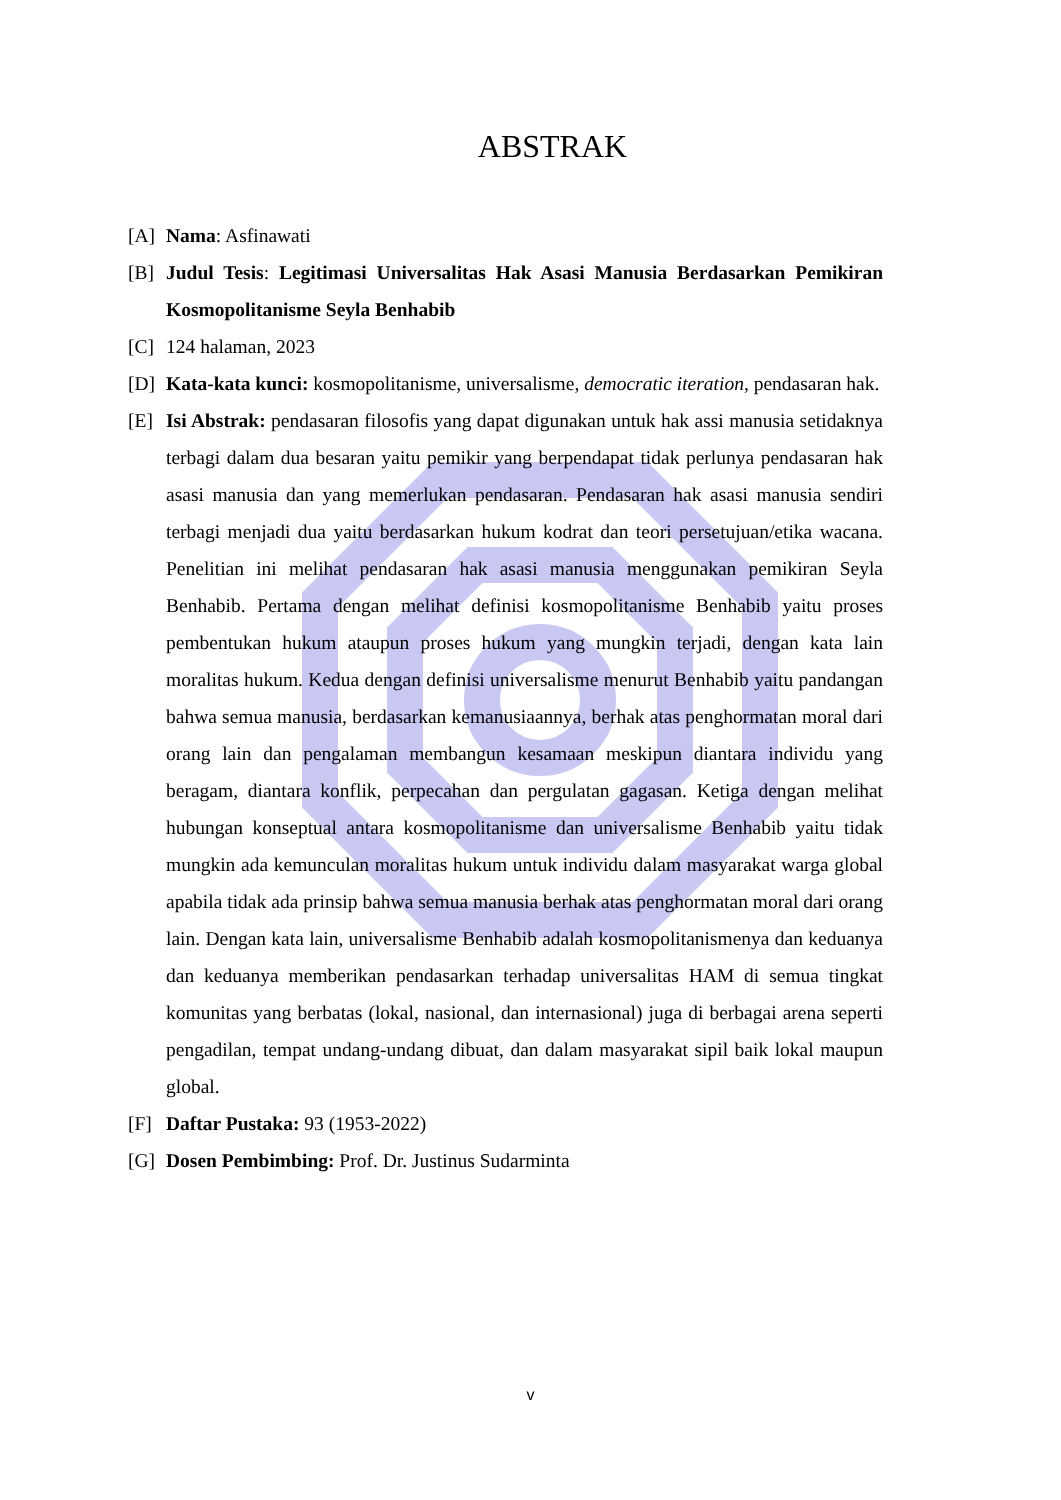ABSTRAK
[A] Nama: Asfinawati
[B] Judul Tesis: Legitimasi Universalitas Hak Asasi Manusia Berdasarkan Pemikiran Kosmopolitanisme Seyla Benhabib
[C] 124 halaman, 2023
[D] Kata-kata kunci: kosmopolitanisme, universalisme, democratic iteration, pendasaran hak.
[E] Isi Abstrak: pendasaran filosofis yang dapat digunakan untuk hak assi manusia setidaknya terbagi dalam dua besaran yaitu pemikir yang berpendapat tidak perlunya pendasaran hak asasi manusia dan yang memerlukan pendasaran. Pendasaran hak asasi manusia sendiri terbagi menjadi dua yaitu berdasarkan hukum kodrat dan teori persetujuan/etika wacana. Penelitian ini melihat pendasaran hak asasi manusia menggunakan pemikiran Seyla Benhabib. Pertama dengan melihat definisi kosmopolitanisme Benhabib yaitu proses pembentukan hukum ataupun proses hukum yang mungkin terjadi, dengan kata lain moralitas hukum. Kedua dengan definisi universalisme menurut Benhabib yaitu pandangan bahwa semua manusia, berdasarkan kemanusiaannya, berhak atas penghormatan moral dari orang lain dan pengalaman membangun kesamaan meskipun diantara individu yang beragam, diantara konflik, perpecahan dan pergulatan gagasan. Ketiga dengan melihat hubungan konseptual antara kosmopolitanisme dan universalisme Benhabib yaitu tidak mungkin ada kemunculan moralitas hukum untuk individu dalam masyarakat warga global apabila tidak ada prinsip bahwa semua manusia berhak atas penghormatan moral dari orang lain. Dengan kata lain, universalisme Benhabib adalah kosmopolitanismenya dan keduanya dan keduanya memberikan pendasarkan terhadap universalitas HAM di semua tingkat komunitas yang berbatas (lokal, nasional, dan internasional) juga di berbagai arena seperti pengadilan, tempat undang-undang dibuat, dan dalam masyarakat sipil baik lokal maupun global.
[F] Daftar Pustaka: 93 (1953-2022)
[G] Dosen Pembimbing: Prof. Dr. Justinus Sudarminta
v